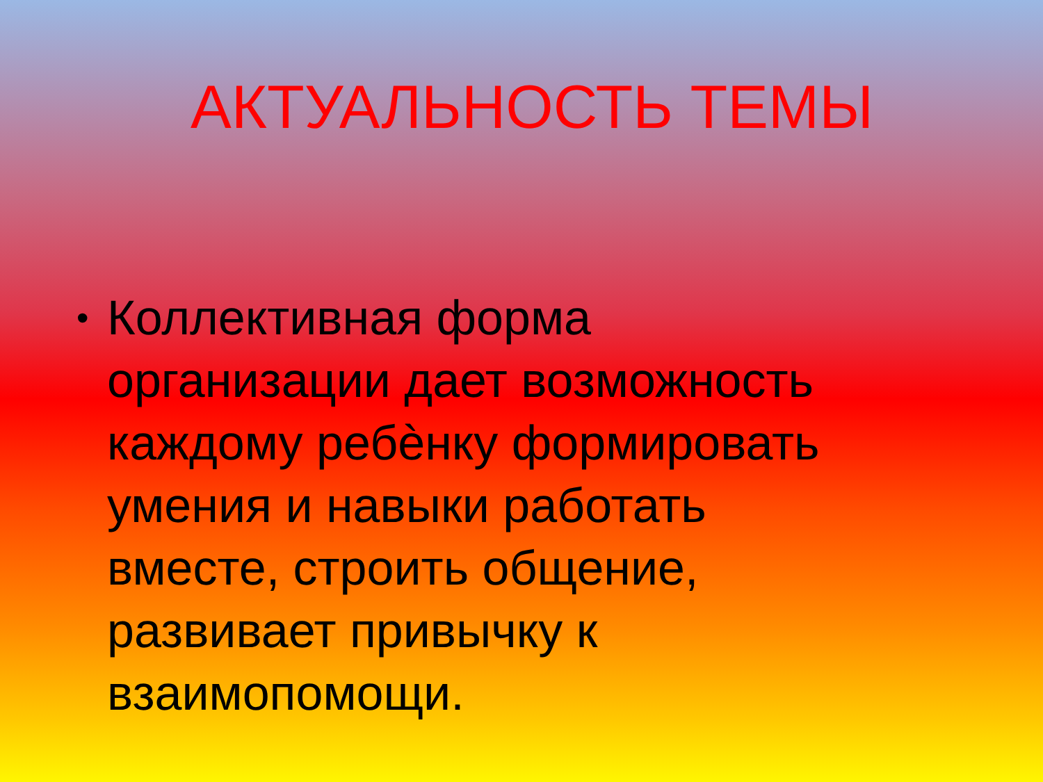АКТУАЛЬНОСТЬ ТЕМЫ
• Коллективная форма организации дает возможность каждому ребѐнку формировать умения и навыки работать вместе, строить общение, развивает привычку к взаимопомощи.